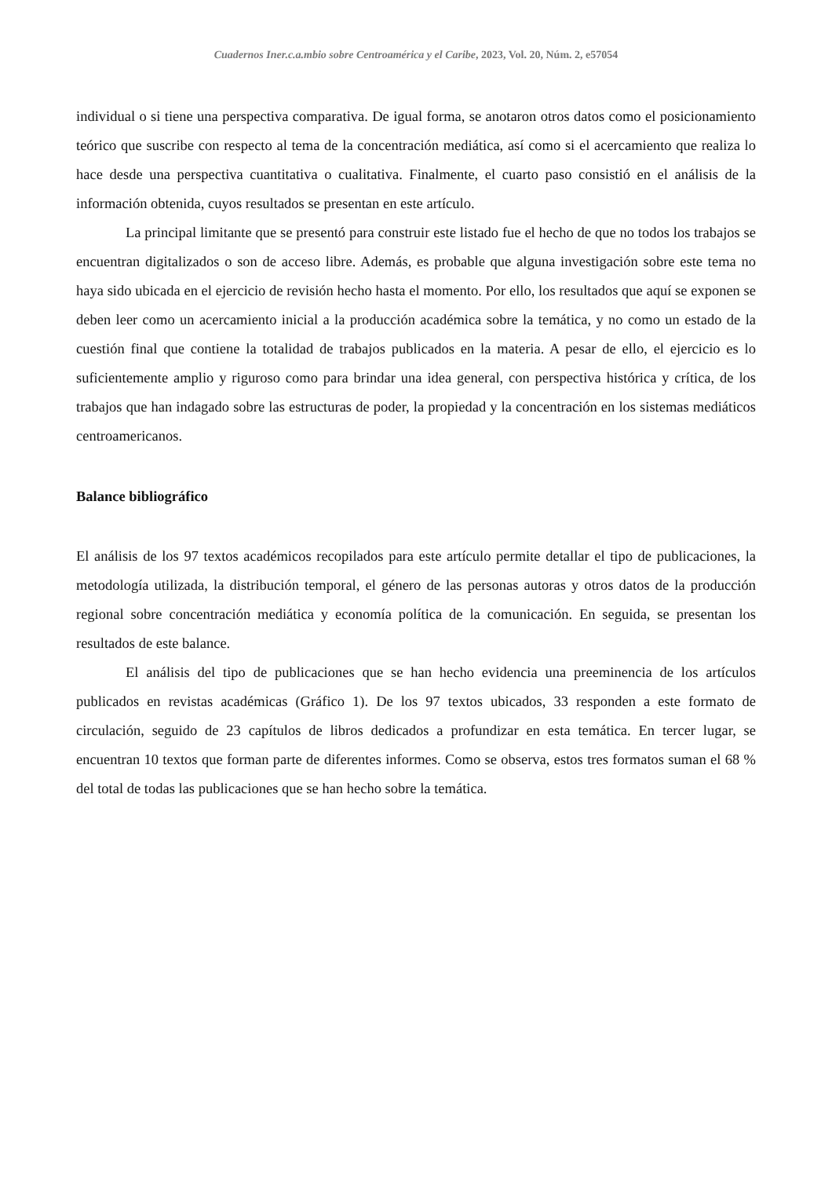Cuadernos Iner.c.a.mbio sobre Centroamérica y el Caribe, 2023, Vol. 20, Núm. 2, e57054
individual o si tiene una perspectiva comparativa. De igual forma, se anotaron otros datos como el posicionamiento teórico que suscribe con respecto al tema de la concentración mediática, así como si el acercamiento que realiza lo hace desde una perspectiva cuantitativa o cualitativa. Finalmente, el cuarto paso consistió en el análisis de la información obtenida, cuyos resultados se presentan en este artículo.
La principal limitante que se presentó para construir este listado fue el hecho de que no todos los trabajos se encuentran digitalizados o son de acceso libre. Además, es probable que alguna investigación sobre este tema no haya sido ubicada en el ejercicio de revisión hecho hasta el momento. Por ello, los resultados que aquí se exponen se deben leer como un acercamiento inicial a la producción académica sobre la temática, y no como un estado de la cuestión final que contiene la totalidad de trabajos publicados en la materia. A pesar de ello, el ejercicio es lo suficientemente amplio y riguroso como para brindar una idea general, con perspectiva histórica y crítica, de los trabajos que han indagado sobre las estructuras de poder, la propiedad y la concentración en los sistemas mediáticos centroamericanos.
Balance bibliográfico
El análisis de los 97 textos académicos recopilados para este artículo permite detallar el tipo de publicaciones, la metodología utilizada, la distribución temporal, el género de las personas autoras y otros datos de la producción regional sobre concentración mediática y economía política de la comunicación. En seguida, se presentan los resultados de este balance.
El análisis del tipo de publicaciones que se han hecho evidencia una preeminencia de los artículos publicados en revistas académicas (Gráfico 1). De los 97 textos ubicados, 33 responden a este formato de circulación, seguido de 23 capítulos de libros dedicados a profundizar en esta temática. En tercer lugar, se encuentran 10 textos que forman parte de diferentes informes. Como se observa, estos tres formatos suman el 68 % del total de todas las publicaciones que se han hecho sobre la temática.